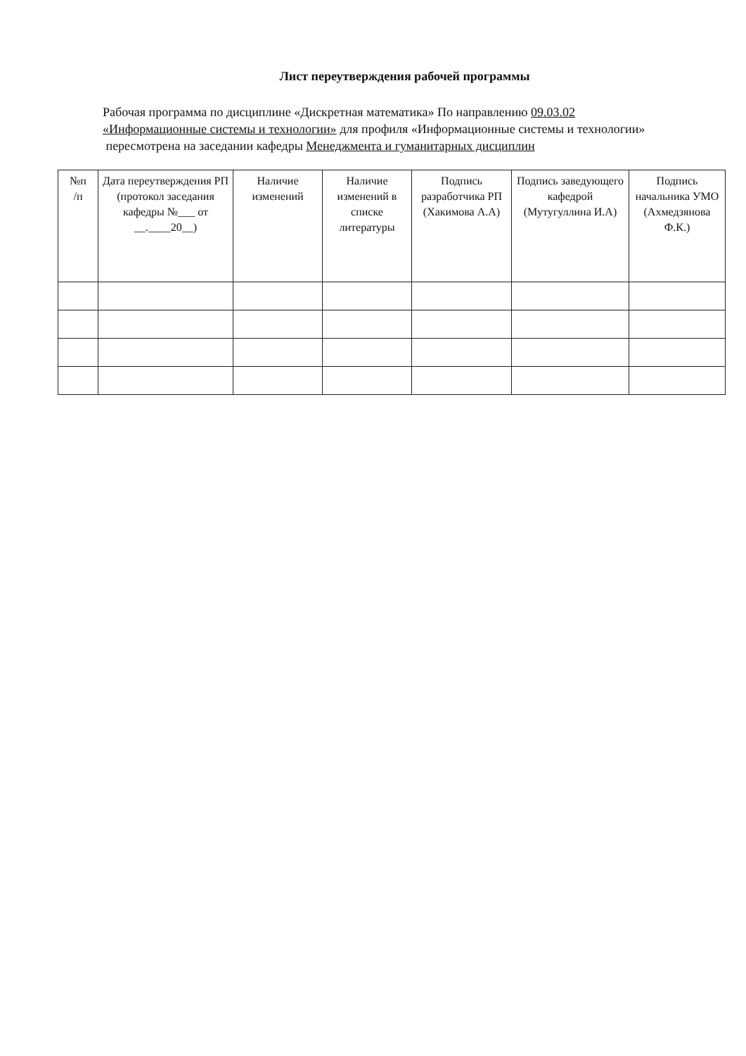Лист переутверждения рабочей программы
Рабочая программа по дисциплине «Дискретная математика» По направлению 09.03.02 «Информационные системы и технологии» для профиля «Информационные системы и технологии»
пересмотрена на заседании кафедры Менеджмента и гуманитарных дисциплин
| №п /п | Дата переутверждения РП (протокол заседания кафедры №___ от __.____20__) | Наличие изменений | Наличие изменений в списке литературы | Подпись разработчика РП (Хакимова А.А) | Подпись заведующего кафедрой (Мутугуллина И.А) | Подпись начальника УМО (Ахмедзянова Ф.К.) |
| --- | --- | --- | --- | --- | --- | --- |